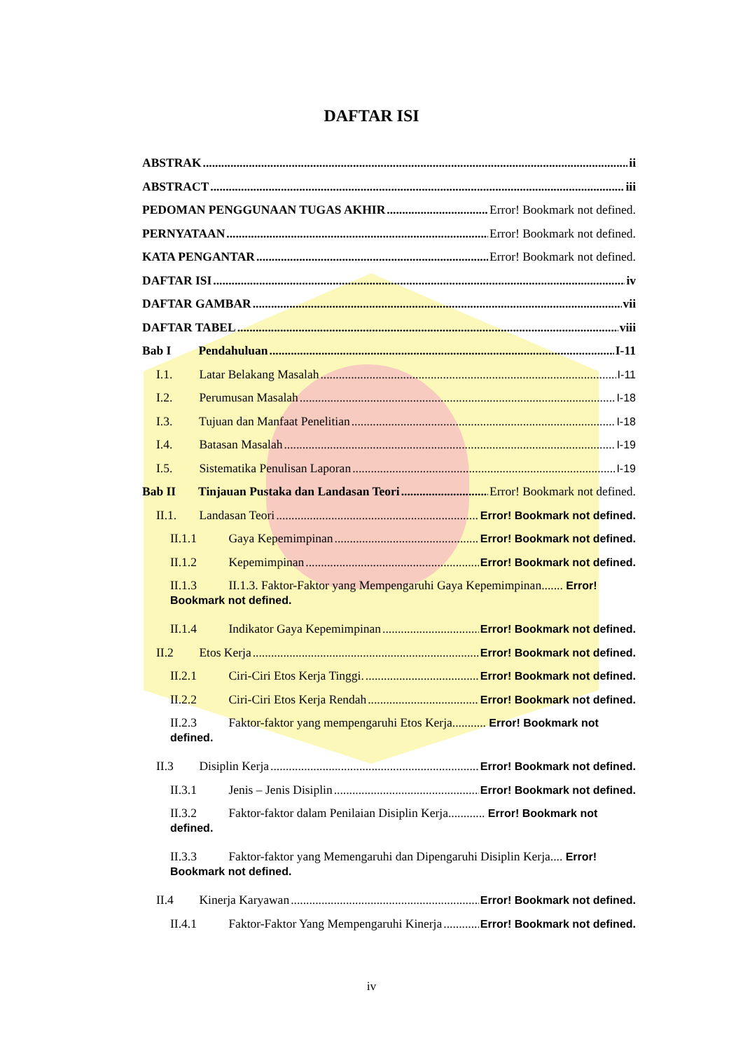DAFTAR ISI
ABSTRAK ii
ABSTRACT iii
PEDOMAN PENGGUNAAN TUGAS AKHIR Error! Bookmark not defined.
PERNYATAAN Error! Bookmark not defined.
KATA PENGANTAR Error! Bookmark not defined.
DAFTAR ISI iv
DAFTAR GAMBAR vii
DAFTAR TABEL viii
Bab I Pendahuluan I-11
I.1. Latar Belakang Masalah I-11
I.2. Perumusan Masalah I-18
I.3. Tujuan dan Manfaat Penelitian I-18
I.4. Batasan Masalah I-19
I.5. Sistematika Penulisan Laporan I-19
Bab II Tinjauan Pustaka dan Landasan Teori Error! Bookmark not defined.
II.1. Landasan Teori Error! Bookmark not defined.
II.1.1 Gaya Kepemimpinan Error! Bookmark not defined.
II.1.2 Kepemimpinan Error! Bookmark not defined.
II.1.3 II.1.3. Faktor-Faktor yang Mempengaruhi Gaya Kepemimpinan....... Error! Bookmark not defined.
II.1.4 Indikator Gaya Kepemimpinan Error! Bookmark not defined.
II.2 Etos Kerja Error! Bookmark not defined.
II.2.1 Ciri-Ciri Etos Kerja Tinggi. Error! Bookmark not defined.
II.2.2 Ciri-Ciri Etos Kerja Rendah Error! Bookmark not defined.
II.2.3 Faktor-faktor yang mempengaruhi Etos Kerja........... Error! Bookmark not defined.
II.3 Disiplin Kerja Error! Bookmark not defined.
II.3.1 Jenis – Jenis Disiplin Error! Bookmark not defined.
II.3.2 Faktor-faktor dalam Penilaian Disiplin Kerja............ Error! Bookmark not defined.
II.3.3 Faktor-faktor yang Memengaruhi dan Dipengaruhi Disiplin Kerja.... Error! Bookmark not defined.
II.4 Kinerja Karyawan Error! Bookmark not defined.
II.4.1 Faktor-Faktor Yang Mempengaruhi Kinerja Error! Bookmark not defined.
iv